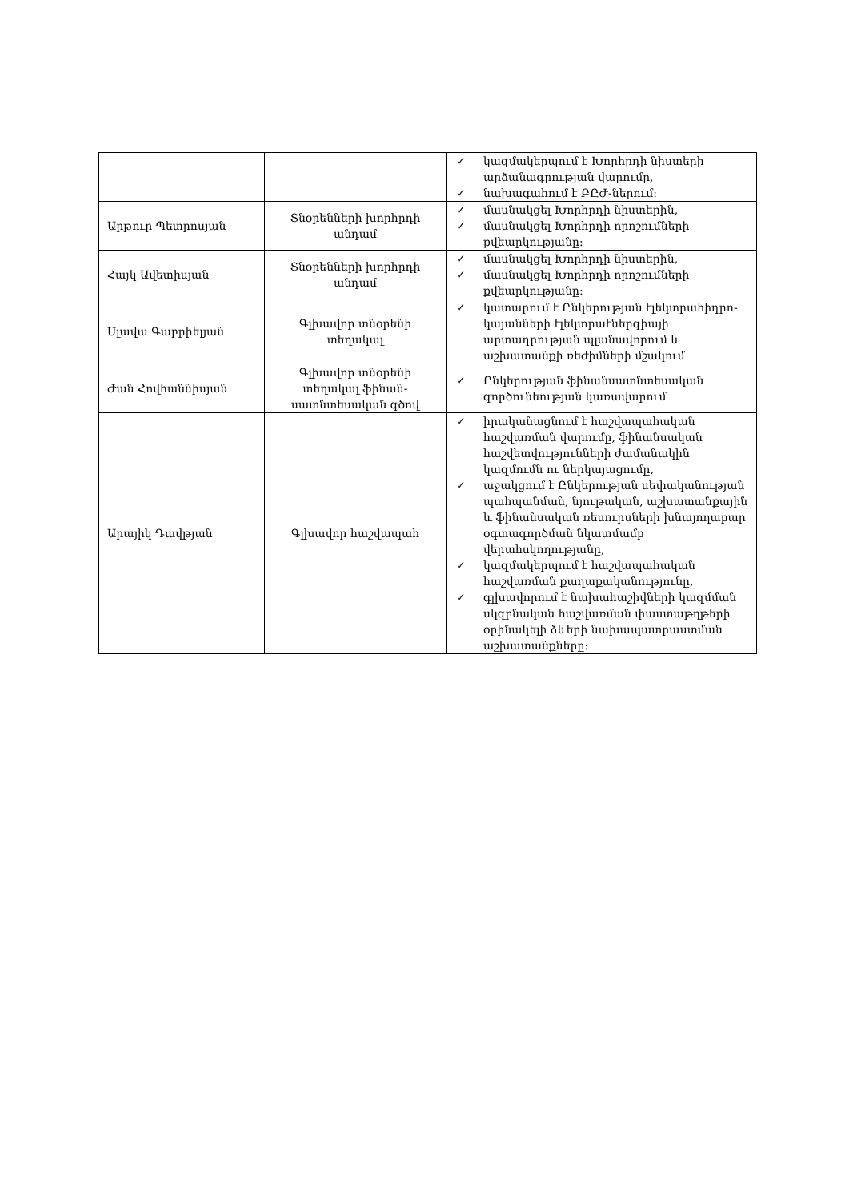| | | ✓ կազմակերպում է Խորհրդի նիստերի արձանագրության վարումը, ✓ նախագահում է ԲԸԺ-ներում: |
| Արթուր Պետրոսյան | Տնօրենների խորհրդի անդամ | ✓ մասնակցել Խորհրդի նիստերին, ✓ մասնակցել Խորհրդի որոշումների քվեարկությանը: |
| Հայկ Ավետիսյան | Տնօրենների խորհրդի անդամ | ✓ մասնակցել Խորհրդի նիստերին, ✓ մասնակցել Խորհրդի որոշումների քվեարկությանը: |
| Սլավա Գաբրիելյան | Գլխավոր տնօրենի տեղակալ | ✓ կատարում է Ընկերության էլեկտրահիդրո-կայանների էլեկտրաէներգիայի արտադրության պլանավորում և աշխատանքի ռեժիմների մշակում |
| Ժան Հովհաննիսյան | Գլխավոր տնօրենի տեղակալ ֆինան-սատնտեսական գծով | ✓ Ընկերության ֆինանսատնտեսական գործունեության կառավարում |
| Արայիկ Դավթյան | Գլխավոր հաշվապահ | ✓ իրականացնում է հաշվապահական հաշվառման վարումը, ֆինանսական հաշվետվությունների ժամանակին կազմումն ու ներկայացումը, ✓ աջակցում է Ընկերության սեփականության պահպանման, նյութական, աշխատանքային և ֆինանսական ռեսուրսների խնայողաբար օգտագործման նկատմամբ վերահսկողությանը, ✓ կազմակերպում է հաշվապահական հաշվառման քաղաքականությունը, ✓ գլխավորում է նախահաշիվների կազմման սկզբնական հաշվառման փաստաթղթերի օրինակելի ձևերի նախապատրաստման աշխատանքները: |